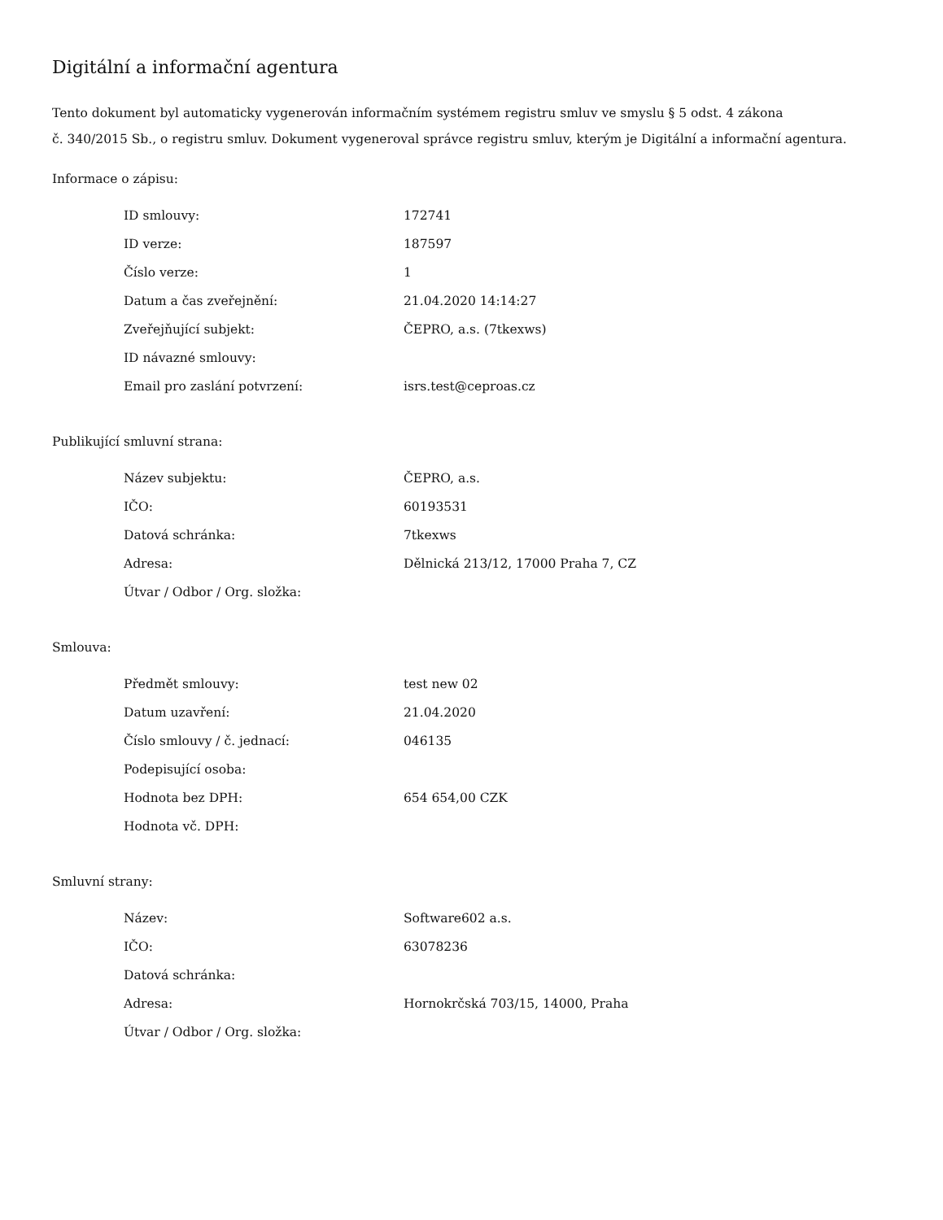Digitální a informační agentura
Tento dokument byl automaticky vygenerován informačním systémem registru smluv ve smyslu § 5 odst. 4 zákona
č. 340/2015 Sb., o registru smluv. Dokument vygeneroval správce registru smluv, kterým je Digitální a informační agentura.
Informace o zápisu:
| ID smlouvy: | 172741 |
| ID verze: | 187597 |
| Číslo verze: | 1 |
| Datum a čas zveřejnění: | 21.04.2020 14:14:27 |
| Zveřejňující subjekt: | ČEPRO, a.s. (7tkexws) |
| ID návazné smlouvy: | |
| Email pro zaslání potvrzení: | isrs.test@ceproas.cz |
Publikující smluvní strana:
| Název subjektu: | ČEPRO, a.s. |
| IČO: | 60193531 |
| Datová schránka: | 7tkexws |
| Adresa: | Dělnická 213/12, 17000 Praha 7, CZ |
| Útvar / Odbor / Org. složka: | |
Smlouva:
| Předmět smlouvy: | test new 02 |
| Datum uzavření: | 21.04.2020 |
| Číslo smlouvy / č. jednací: | 046135 |
| Podepisující osoba: | |
| Hodnota bez DPH: | 654 654,00 CZK |
| Hodnota vč. DPH: | |
Smluvní strany:
| Název: | Software602 a.s. |
| IČO: | 63078236 |
| Datová schránka: | |
| Adresa: | Hornokrčská 703/15, 14000, Praha |
| Útvar / Odbor / Org. složka: | |